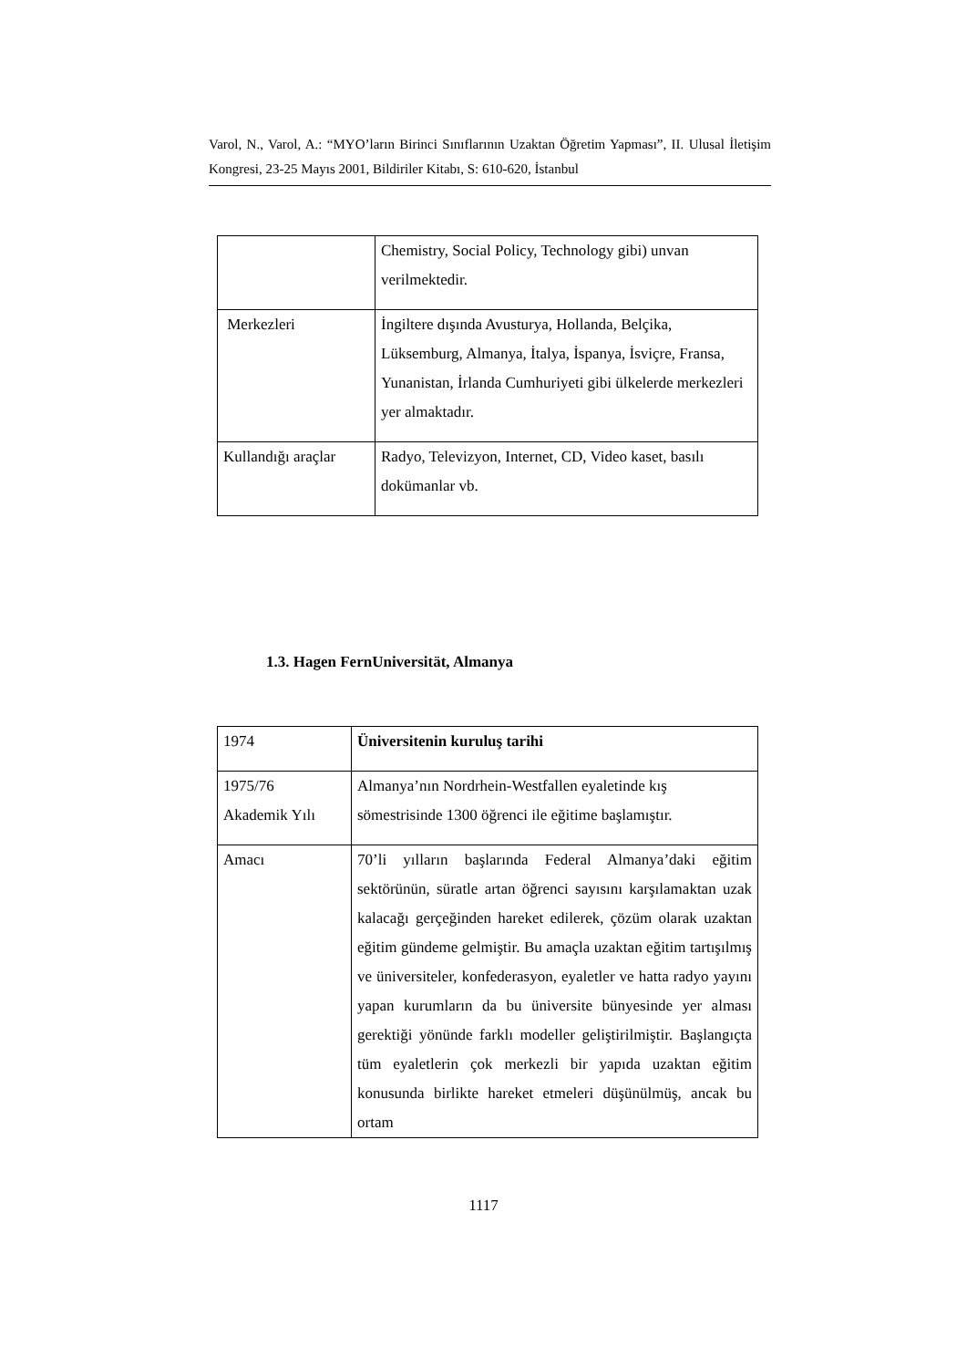Varol, N., Varol, A.: “MYO’ların Birinci Sınıflarının Uzaktan Öğretim Yapması”, II. Ulusal İletişim Kongresi, 23-25 Mayıs 2001, Bildiriler Kitabı, S: 610-620, İstanbul
| | Chemistry, Social Policy, Technology gibi) unvan verilmektedir. |
| Merkezleri | İngiltere dışında Avusturya, Hollanda, Belçika, Lüksemburg, Almanya, İtalya, İspanya, İsviçre, Fransa, Yunanistan, İrlanda Cumhuriyeti gibi ülkelerde merkezleri yer almaktadır. |
| Kullandığı araçlar | Radyo, Televizyon, Internet, CD, Video kaset, basılı dokümanlar vb. |
1.3. Hagen FernUniversität, Almanya
| 1974 | Üniversitenin kuruluş tarihi |
| 1975/76 Akademik Yılı | Almanya’nın Nordrhein-Westfallen eyaletinde kış sömestrisinde 1300 öğrenci ile eğitime başlamıştır. |
| Amacı | 70’li yılların başlarında Federal Almanya’daki eğitim sektörünün, süratle artan öğrenci sayısını karşılamaktan uzak kalacağı gerçeğinden hareket edilerek, çözüm olarak uzaktan eğitim gündeme gelmiştir. Bu amaçla uzaktan eğitim tartışılmış ve üniversiteler, konfederasyon, eyaletler ve hatta radyo yayını yapan kurumların da bu üniversite bünyesinde yer alması gerektiği yönünde farklı modeller geliştirilmiştir. Başlangıçta tüm eyaletlerin çok merkezli bir yapıda uzaktan eğitim konusunda birlikte hareket etmeleri düşünülmüş, ancak bu ortam |
1117